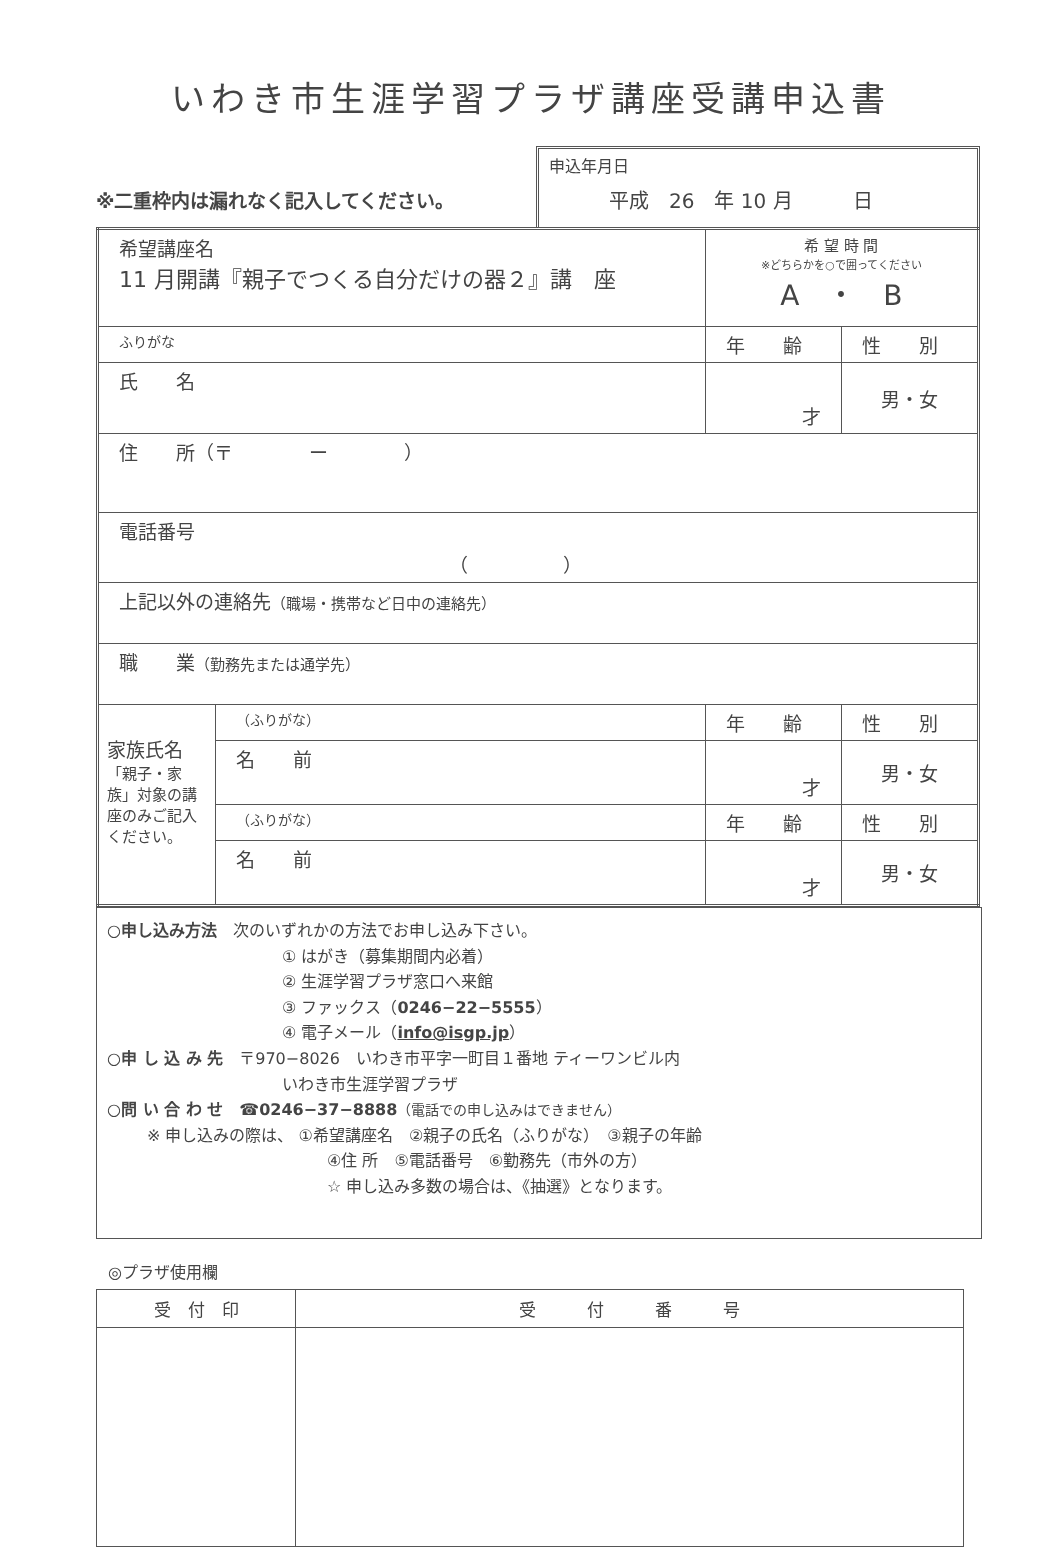いわき市生涯学習プラザ講座受講申込書
※二重枠内は漏れなく記入してください。
申込年月日
平成　26　年 10 月　　　日
| 希望講座名 11 月開講『親子でつくる自分だけの器２』講 座 | | 希 望 時 間 ※どちらかを○で囲ってください A ・ B | |
| ふりがな | | 年 齢 | 性 別 |
| 氏 名 | | 才 | 男・女 |
| 住 所（〒 ー ） | | | |
| 電話番号 （ ） | | | |
| 上記以外の連絡先 （職場・携帯など日中の連絡先） | | | |
| 職 業 （勤務先または通学先） | | | |
| 家族氏名 「親子・家族」対象の講座のみご記入ください。 | （ふりがな） | 年 齢 | 性 別 |
| | 名 前 | 才 | 男・女 |
| | （ふりがな） | 年 齢 | 性 別 |
| | 名 前 | 才 | 男・女 |
○申し込み方法　次のいずれかの方法でお申し込み下さい。
① はがき（募集期間内必着）
② 生涯学習プラザ窓口へ来館
③ ファックス（0246−22−5555）
④ 電子メール（info@isgp.jp）
○申 し 込 み 先　〒970−8026　いわき市平字一町目１番地 ティーワンビル内
いわき市生涯学習プラザ
○問 い 合 わ せ　☎0246−37−8888（電話での申し込みはできません）
※ 申し込みの際は、 ①希望講座名　②親子の氏名（ふりがな）　③親子の年齢
④住 所　⑤電話番号　⑥勤務先（市外の方）
☆ 申し込み多数の場合は、《抽選》となります。
◎プラザ使用欄
| 受 付 印 | 受 付 番 号 |
| --- | --- |